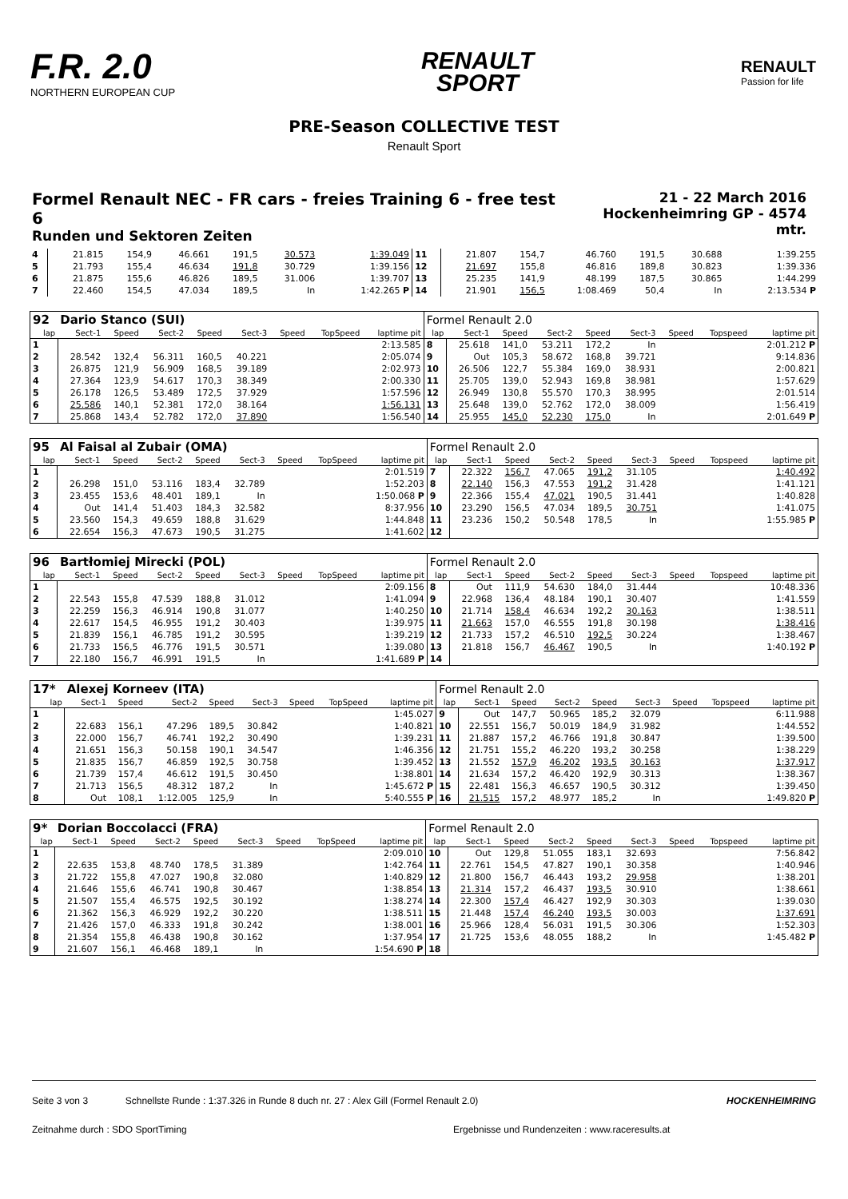F.R. 2.0
NORTHERN EUROPEAN CUP
RENAULT
SPORT
RENAULT
Passion for life
PRE-Season COLLECTIVE TEST
Renault Sport
Formel Renault NEC - FR cars - freies Training 6 - free test 6
Runden und Sektoren Zeiten
21 - 22 March 2016
Hockenheimring GP - 4574 mtr.
| 4 | 21.815 | 154,9 | 46.661 | 191,5 | 30.573 | | 1:39.049 | 11 | 21.807 | 154,7 | 46.760 | 191,5 | 30.688 | | 1:39.255 |
| 5 | 21.793 | 155,4 | 46.634 | 191,8 | 30.729 | | 1:39.156 | 12 | 21.697 | 155,8 | 46.816 | 189,8 | 30.823 | | 1:39.336 |
| 6 | 21.875 | 155,6 | 46.826 | 189,5 | 31.006 | | 1:39.707 | 13 | 25.235 | 141,9 | 48.199 | 187,5 | 30.865 | | 1:44.299 |
| 7 | 22.460 | 154,5 | 47.034 | 189,5 | In | | 1:42.265 P | 14 | 21.901 | 156,5 | 1:08.469 | 50,4 | In | | 2:13.534 P |
| 92 | Dario Stanco (SUI) | | | | | | | | Formel Renault 2.0 | | | | | | | | |
| lap | Sect-1 | Speed | Sect-2 | Speed | Sect-3 | Speed | TopSpeed | laptime pit | lap | Sect-1 | Speed | Sect-2 | Speed | Sect-3 | Speed | Topspeed | laptime pit |
| 1 | | | | | | | | 2:13.585 | 8 | 25.618 | 141,0 | 53.211 | 172,2 | In | | | 2:01.212 P |
| 2 | 28.542 | 132,4 | 56.311 | 160,5 | 40.221 | | | 2:05.074 | 9 | Out | 105,3 | 58.672 | 168,8 | 39.721 | | | 9:14.836 |
| 3 | 26.875 | 121,9 | 56.909 | 168,5 | 39.189 | | | 2:02.973 | 10 | 26.506 | 122,7 | 55.384 | 169,0 | 38.931 | | | 2:00.821 |
| 4 | 27.364 | 123,9 | 54.617 | 170,3 | 38.349 | | | 2:00.330 | 11 | 25.705 | 139,0 | 52.943 | 169,8 | 38.981 | | | 1:57.629 |
| 5 | 26.178 | 126,5 | 53.489 | 172,5 | 37.929 | | | 1:57.596 | 12 | 26.949 | 130,8 | 55.570 | 170,3 | 38.995 | | | 2:01.514 |
| 6 | 25.586 | 140,1 | 52.381 | 172,0 | 38.164 | | | 1:56.131 | 13 | 25.648 | 139,0 | 52.762 | 172,0 | 38.009 | | | 1:56.419 |
| 7 | 25.868 | 143,4 | 52.782 | 172,0 | 37.890 | | | 1:56.540 | 14 | 25.955 | 145,0 | 52.230 | 175,0 | In | | | 2:01.649 P |
| 95 | Al Faisal al Zubair (OMA) | | | | | | | | Formel Renault 2.0 | | | | | | | | |
| lap | Sect-1 | Speed | Sect-2 | Speed | Sect-3 | Speed | TopSpeed | laptime pit | lap | Sect-1 | Speed | Sect-2 | Speed | Sect-3 | Speed | Topspeed | laptime pit |
| 1 | | | | | | | | 2:01.519 | 7 | 22.322 | 156,7 | 47.065 | 191,2 | 31.105 | | | 1:40.492 |
| 2 | 26.298 | 151,0 | 53.116 | 183,4 | 32.789 | | | 1:52.203 | 8 | 22.140 | 156,3 | 47.553 | 191,2 | 31.428 | | | 1:41.121 |
| 3 | 23.455 | 153,6 | 48.401 | 189,1 | In | | | 1:50.068 P | 9 | 22.366 | 155,4 | 47.021 | 190,5 | 31.441 | | | 1:40.828 |
| 4 | Out | 141,4 | 51.403 | 184,3 | 32.582 | | | 8:37.956 | 10 | 23.290 | 156,5 | 47.034 | 189,5 | 30.751 | | | 1:41.075 |
| 5 | 23.560 | 154,3 | 49.659 | 188,8 | 31.629 | | | 1:44.848 | 11 | 23.236 | 150,2 | 50.548 | 178,5 | In | | | 1:55.985 P |
| 6 | 22.654 | 156,3 | 47.673 | 190,5 | 31.275 | | | 1:41.602 | 12 | | | | | | | | |
| 96 | Bartłomiej Mirecki (POL) | | | | | | | | Formel Renault 2.0 | | | | | | | | |
| lap | Sect-1 | Speed | Sect-2 | Speed | Sect-3 | Speed | TopSpeed | laptime pit | lap | Sect-1 | Speed | Sect-2 | Speed | Sect-3 | Speed | Topspeed | laptime pit |
| 1 | | | | | | | | 2:09.156 | 8 | Out | 111,9 | 54.630 | 184,0 | 31.444 | | | 10:48.336 |
| 2 | 22.543 | 155,8 | 47.539 | 188,8 | 31.012 | | | 1:41.094 | 9 | 22.968 | 136,4 | 48.184 | 190,1 | 30.407 | | | 1:41.559 |
| 3 | 22.259 | 156,3 | 46.914 | 190,8 | 31.077 | | | 1:40.250 | 10 | 21.714 | 158,4 | 46.634 | 192,2 | 30.163 | | | 1:38.511 |
| 4 | 22.617 | 154,5 | 46.955 | 191,2 | 30.403 | | | 1:39.975 | 11 | 21.663 | 157,0 | 46.555 | 191,8 | 30.198 | | | 1:38.416 |
| 5 | 21.839 | 156,1 | 46.785 | 191,2 | 30.595 | | | 1:39.219 | 12 | 21.733 | 157,2 | 46.510 | 192,5 | 30.224 | | | 1:38.467 |
| 6 | 21.733 | 156,5 | 46.776 | 191,5 | 30.571 | | | 1:39.080 | 13 | 21.818 | 156,7 | 46.467 | 190,5 | In | | | 1:40.192 P |
| 7 | 22.180 | 156,7 | 46.991 | 191,5 | In | | | 1:41.689 P | 14 | | | | | | | | |
| 17* | Alexej Korneev (ITA) | | | | | | | | Formel Renault 2.0 | | | | | | | | |
| lap | Sect-1 | Speed | Sect-2 | Speed | Sect-3 | Speed | TopSpeed | laptime pit | lap | Sect-1 | Speed | Sect-2 | Speed | Sect-3 | Speed | Topspeed | laptime pit |
| 1 | | | | | | | | 1:45.027 | 9 | Out | 147,7 | 50.965 | 185,2 | 32.079 | | | 6:11.988 |
| 2 | 22.683 | 156,1 | 47.296 | 189,5 | 30.842 | | | 1:40.821 | 10 | 22.551 | 156,7 | 50.019 | 184,9 | 31.982 | | | 1:44.552 |
| 3 | 22.000 | 156,7 | 46.741 | 192,2 | 30.490 | | | 1:39.231 | 11 | 21.887 | 157,2 | 46.766 | 191,8 | 30.847 | | | 1:39.500 |
| 4 | 21.651 | 156,3 | 50.158 | 190,1 | 34.547 | | | 1:46.356 | 12 | 21.751 | 155,2 | 46.220 | 193,2 | 30.258 | | | 1:38.229 |
| 5 | 21.835 | 156,7 | 46.859 | 192,5 | 30.758 | | | 1:39.452 | 13 | 21.552 | 157,9 | 46.202 | 193,5 | 30.163 | | | 1:37.917 |
| 6 | 21.739 | 157,4 | 46.612 | 191,5 | 30.450 | | | 1:38.801 | 14 | 21.634 | 157,2 | 46.420 | 192,9 | 30.313 | | | 1:38.367 |
| 7 | 21.713 | 156,5 | 48.312 | 187,2 | In | | | 1:45.672 P | 15 | 22.481 | 156,3 | 46.657 | 190,5 | 30.312 | | | 1:39.450 |
| 8 | Out | 108,1 | 1:12.005 | 125,9 | In | | | 5:40.555 P | 16 | 21.515 | 157,2 | 48.977 | 185,2 | In | | | 1:49.820 P |
| 9* | Dorian Boccolacci (FRA) | | | | | | | | Formel Renault 2.0 | | | | | | | | |
| lap | Sect-1 | Speed | Sect-2 | Speed | Sect-3 | Speed | TopSpeed | laptime pit | lap | Sect-1 | Speed | Sect-2 | Speed | Sect-3 | Speed | Topspeed | laptime pit |
| 1 | | | | | | | | 2:09.010 | 10 | Out | 129,8 | 51.055 | 183,1 | 32.693 | | | 7:56.842 |
| 2 | 22.635 | 153,8 | 48.740 | 178,5 | 31.389 | | | 1:42.764 | 11 | 22.761 | 154,5 | 47.827 | 190,1 | 30.358 | | | 1:40.946 |
| 3 | 21.722 | 155,8 | 47.027 | 190,8 | 32.080 | | | 1:40.829 | 12 | 21.800 | 156,7 | 46.443 | 193,2 | 29.958 | | | 1:38.201 |
| 4 | 21.646 | 155,6 | 46.741 | 190,8 | 30.467 | | | 1:38.854 | 13 | 21.314 | 157,2 | 46.437 | 193,5 | 30.910 | | | 1:38.661 |
| 5 | 21.507 | 155,4 | 46.575 | 192,5 | 30.192 | | | 1:38.274 | 14 | 22.300 | 157,4 | 46.427 | 192,9 | 30.303 | | | 1:39.030 |
| 6 | 21.362 | 156,3 | 46.929 | 192,2 | 30.220 | | | 1:38.511 | 15 | 21.448 | 157,4 | 46.240 | 193,5 | 30.003 | | | 1:37.691 |
| 7 | 21.426 | 157,0 | 46.333 | 191,8 | 30.242 | | | 1:38.001 | 16 | 25.966 | 128,4 | 56.031 | 191,5 | 30.306 | | | 1:52.303 |
| 8 | 21.354 | 155,8 | 46.438 | 190,8 | 30.162 | | | 1:37.954 | 17 | 21.725 | 153,6 | 48.055 | 188,2 | In | | | 1:45.482 P |
| 9 | 21.607 | 156,1 | 46.468 | 189,1 | In | | | 1:54.690 P | 18 | | | | | | | | |
Seite 3 von 3 Schnellste Runde : 1:37.326 in Runde 8 duch nr. 27 : Alex Gill (Formel Renault 2.0) HOCKENHEIMRING
Zeitnahme durch : SDO SportTiming Ergebnisse und Rundenzeiten : www.raceresults.at